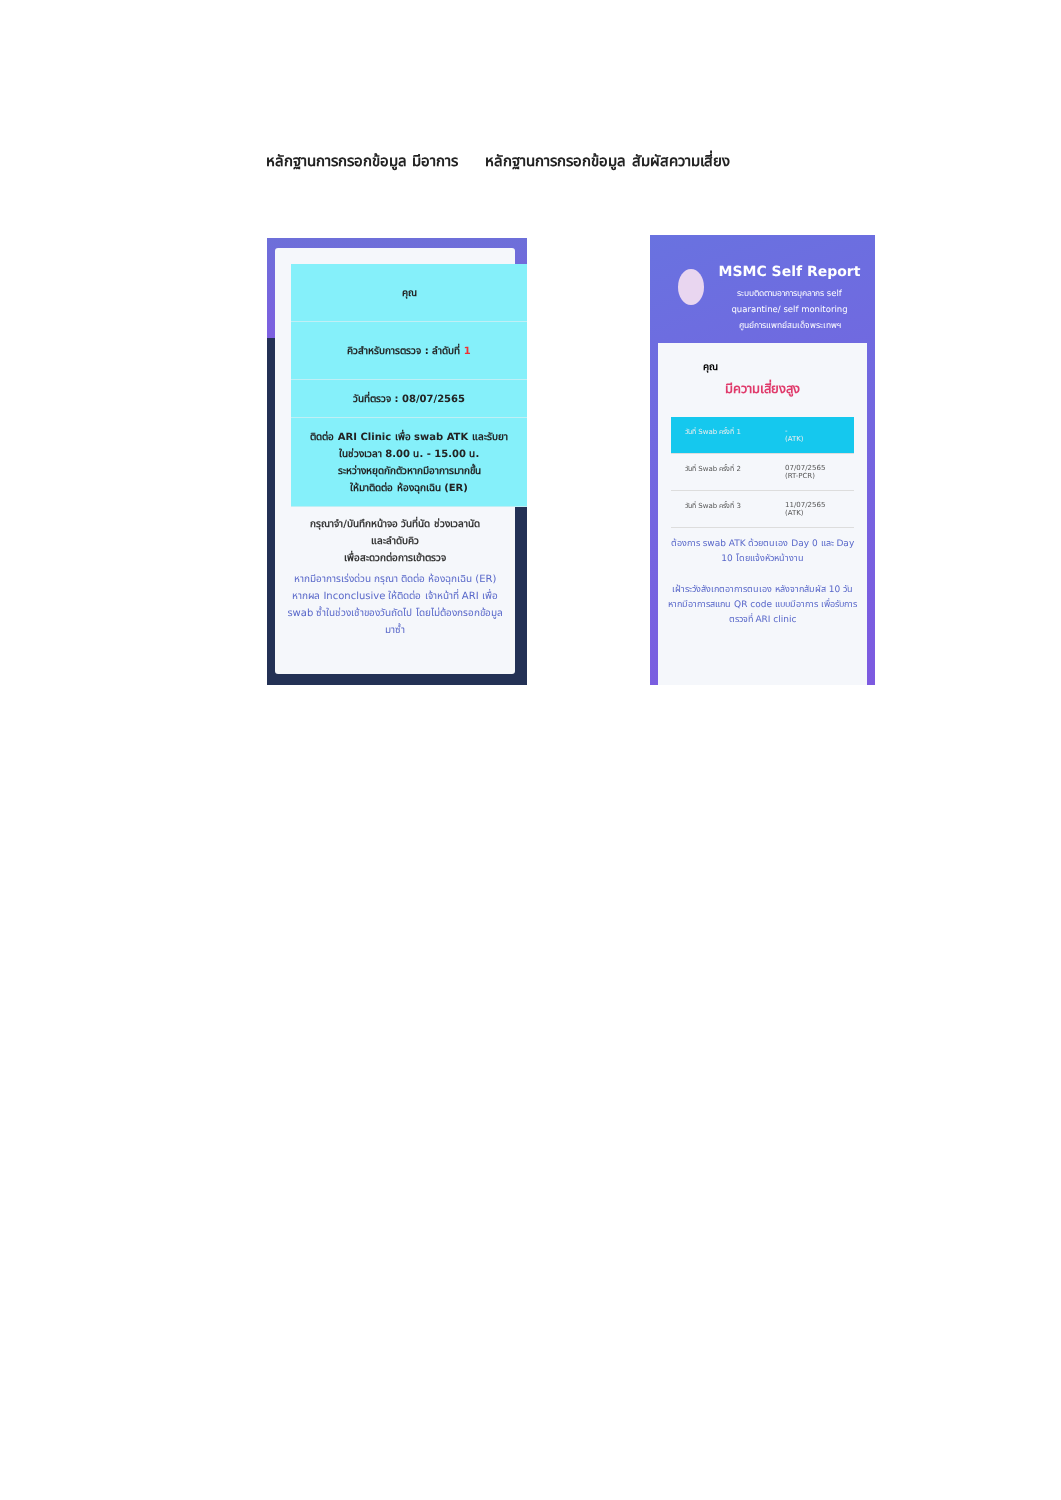หลักฐานการกรอกข้อมูล มีอาการ หลักฐานการกรอกข้อมูล สัมผัสความเสี่ยง
คุณ
คิวสำหรับการตรวจ : ลำดับที่ 1
วันที่ตรวจ : 08/07/2565
ติดต่อ ARI Clinic เพื่อ swab ATK และรับยา
ในช่วงเวลา 8.00 น. - 15.00 น.
ระหว่างหยุดกักตัวหากมีอาการมากขึ้น
ให้มาติดต่อ ห้องฉุกเฉิน (ER)
กรุณาจำ/บันทึกหน้าจอ วันที่นัด ช่วงเวลานัด
และลำดับคิว
เพื่อสะดวกต่อการเข้าตรวจ
หากมีอาการเร่งด่วน กรุณา ติดต่อ ห้องฉุกเฉิน (ER)
หากผล Inconclusive ให้ติดต่อ เจ้าหน้าที่ ARI เพื่อ swab ซ้ำในช่วงเช้าของวันถัดไป โดยไม่ต้องกรอกข้อมูลมาซ้ำ
MSMC Self Report
ระบบติดตามอาการบุคลากร self quarantine/ self monitoring
ศูนย์การแพทย์สมเด็จพระเทพฯ
คุณ
มีความเสี่ยงสูง
วันที่ Swab ครั้งที่ 1 -
(ATK)
วันที่ Swab ครั้งที่ 2 07/07/2565
(RT-PCR)
วันที่ Swab ครั้งที่ 3 11/07/2565
(ATK)
ต้องการ swab ATK ด้วยตนเอง Day 0 และ Day 10 โดยแจ้งหัวหน้างาน
เฝ้าระวังสังเกตอาการตนเอง หลังจากสัมผัส 10 วัน หากมีอาการสแกน QR code แบบมีอาการ เพื่อรับการตรวจที่ ARI clinic